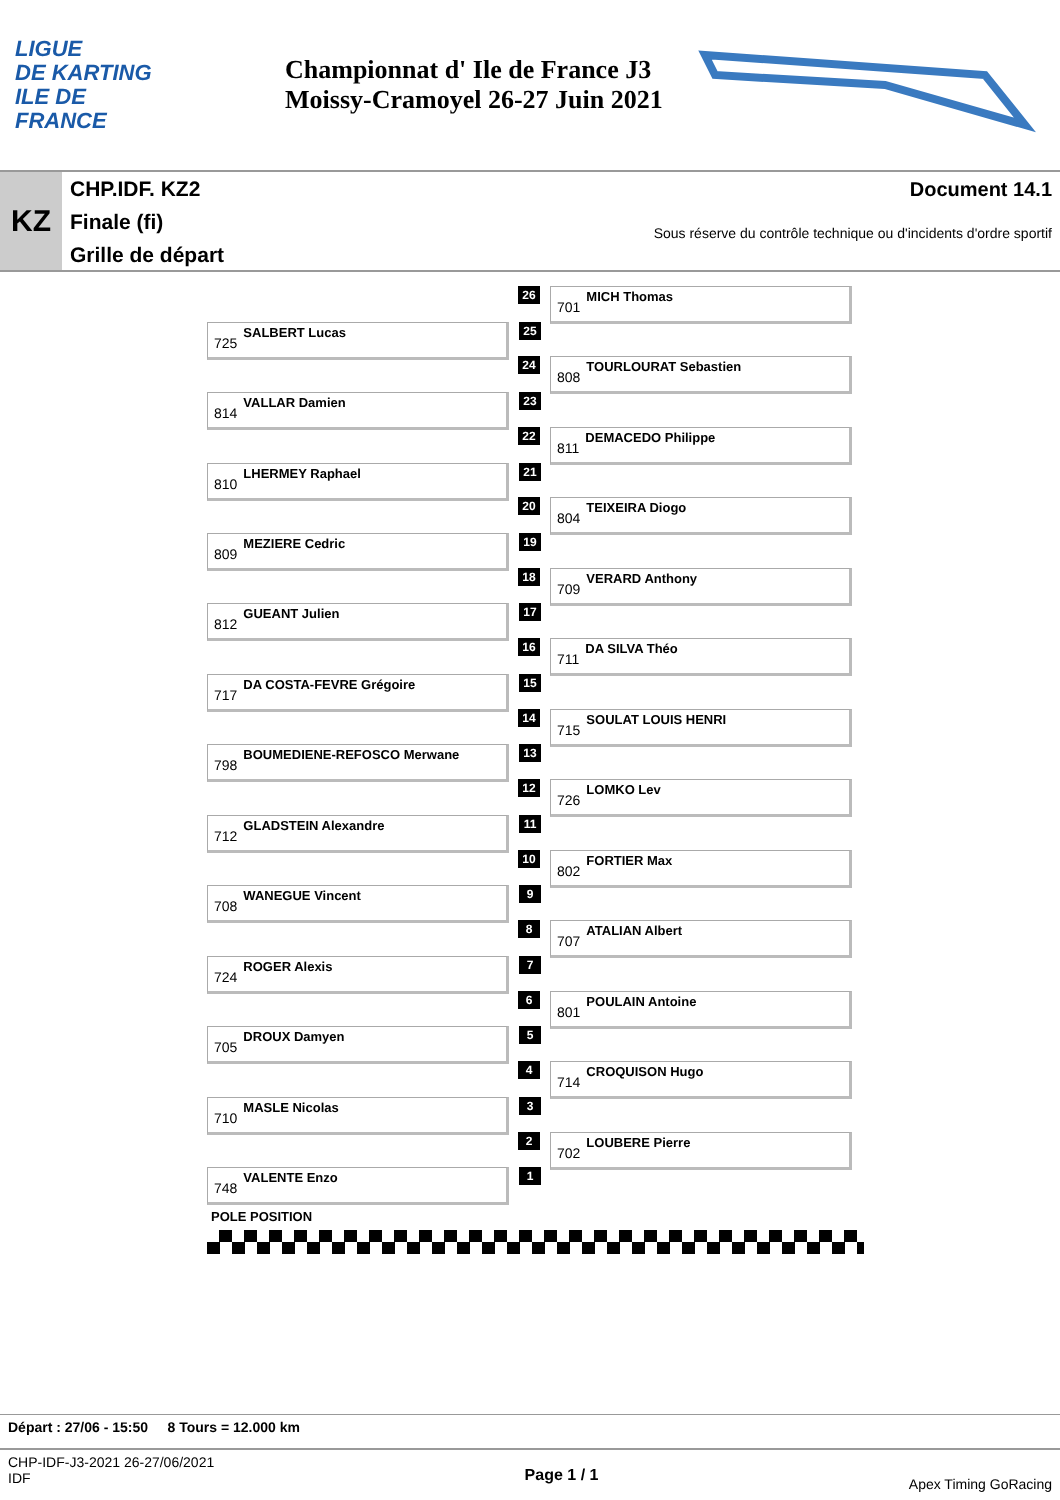LIGUE
DE KARTING
ILE DE
FRANCE
Championnat d' Ile de France J3
Moissy-Cramoyel 26-27 Juin 2021
KZ
CHP.IDF. KZ2
Finale (fi)
Grille de départ
Document 14.1
Sous réserve du contrôle technique ou d'incidents d'ordre sportif
26
701 MICH Thomas
725 SALBERT Lucas
25
24
808 TOURLOURAT Sebastien
814 VALLAR Damien
23
22
811 DEMACEDO Philippe
810 LHERMEY Raphael
21
20
804 TEIXEIRA Diogo
809 MEZIERE Cedric
19
18
709 VERARD Anthony
812 GUEANT Julien
17
16
711 DA SILVA Théo
717 DA COSTA-FEVRE Grégoire
15
14
715 SOULAT LOUIS HENRI
798 BOUMEDIENE-REFOSCO Merwane
13
12
726 LOMKO Lev
712 GLADSTEIN Alexandre
11
10
802 FORTIER Max
708 WANEGUE Vincent
9
8
707 ATALIAN Albert
724 ROGER Alexis
7
6
801 POULAIN Antoine
705 DROUX Damyen
5
4
714 CROQUISON Hugo
710 MASLE Nicolas
3
2
702 LOUBERE Pierre
748 VALENTE Enzo
1
POLE POSITION
Départ : 27/06 - 15:50 8 Tours = 12.000 km
CHP-IDF-J3-2021 26-27/06/2021
IDF
Page 1 / 1
Apex Timing GoRacing